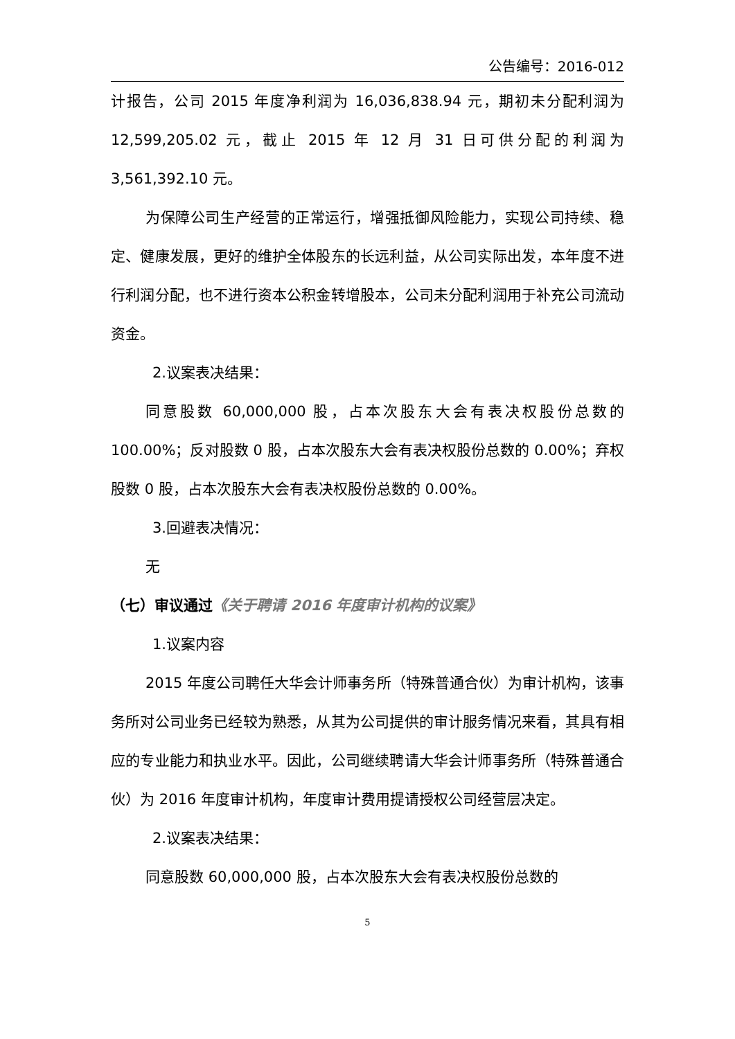公告编号：2016-012
计报告，公司 2015 年度净利润为 16,036,838.94 元，期初未分配利润为 12,599,205.02 元，截止 2015 年 12 月 31 日可供分配的利润为 3,561,392.10 元。
为保障公司生产经营的正常运行，增强抵御风险能力，实现公司持续、稳定、健康发展，更好的维护全体股东的长远利益，从公司实际出发，本年度不进行利润分配，也不进行资本公积金转增股本，公司未分配利润用于补充公司流动资金。
2.议案表决结果：
同意股数 60,000,000 股，占本次股东大会有表决权股份总数的 100.00%；反对股数 0 股，占本次股东大会有表决权股份总数的 0.00%；弃权股数 0 股，占本次股东大会有表决权股份总数的 0.00%。
3.回避表决情况：
无
（七）审议通过《关于聘请 2016 年度审计机构的议案》
1.议案内容
2015 年度公司聘任大华会计师事务所（特殊普通合伙）为审计机构，该事务所对公司业务已经较为熟悉，从其为公司提供的审计服务情况来看，其具有相应的专业能力和执业水平。因此，公司继续聘请大华会计师事务所（特殊普通合伙）为 2016 年度审计机构，年度审计费用提请授权公司经营层决定。
2.议案表决结果：
同意股数 60,000,000 股，占本次股东大会有表决权股份总数的
5